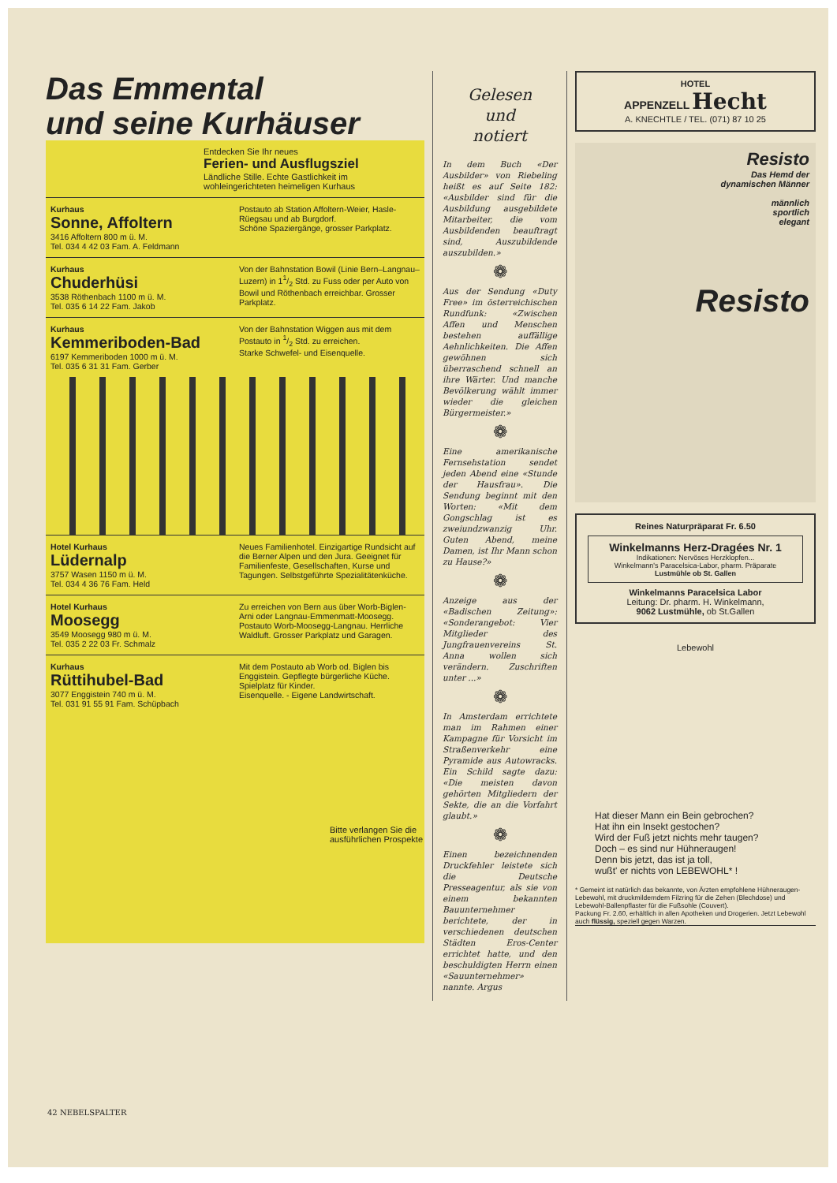Das Emmental
und seine Kurhäuser
Entdecken Sie Ihr neues
Ferien- und Ausflugsziel
Ländliche Stille. Echte Gastlichkeit im wohleingerichteten heimeligen Kurhaus
Kurhaus
Sonne, Affoltern
3416 Affoltern 800 m ü. M.
Tel. 034 4 42 03 Fam. A. Feldmann
Postauto ab Station Affoltern-Weier, Hasle-Rüegsau und ab Burgdorf.
Schöne Spaziergänge, grosser Parkplatz.
Kurhaus
Chuderhüsi
3538 Röthenbach 1100 m ü. M.
Tel. 035 6 14 22 Fam. Jakob
Von der Bahnstation Bowil (Linie Bern–Langnau–Luzern) in 11/2 Std. zu Fuss oder per Auto von Bowil und Röthenbach erreichbar. Grosser Parkplatz.
Kurhaus
Kemmeriboden-Bad
6197 Kemmeriboden 1000 m ü. M.
Tel. 035 6 31 31 Fam. Gerber
Von der Bahnstation Wiggen aus mit dem Postauto in 1/2 Std. zu erreichen.
Starke Schwefel- und Eisenquelle.
Hotel Kurhaus
Lüdernalp
3757 Wasen 1150 m ü. M.
Tel. 034 4 36 76 Fam. Held
Neues Familienhotel. Einzigartige Rundsicht auf die Berner Alpen und den Jura. Geeignet für Familienfeste, Gesellschaften, Kurse und Tagungen. Selbstgeführte Spezialitätenküche.
Hotel Kurhaus
Moosegg
3549 Moosegg 980 m ü. M.
Tel. 035 2 22 03 Fr. Schmalz
Zu erreichen von Bern aus über Worb-Biglen-Arni oder Langnau-Emmenmatt-Moosegg. Postauto Worb-Moosegg-Langnau. Herrliche Waldluft. Grosser Parkplatz und Garagen.
Kurhaus
Rüttihubel-Bad
3077 Enggistein 740 m ü. M.
Tel. 031 91 55 91 Fam. Schüpbach
Mit dem Postauto ab Worb od. Biglen bis Enggistein. Gepflegte bürgerliche Küche. Spielplatz für Kinder.
Eisenquelle. - Eigene Landwirtschaft.
Bitte verlangen Sie die ausführlichen Prospekte
Gelesen
und
notiert
In dem Buch «Der Ausbilder» von Riebeling heißt es auf Seite 182: «Ausbilder sind für die Ausbildung ausgebildete Mitarbeiter, die vom Ausbildenden beauftragt sind, Auszubildende auszubilden.»
❁
Aus der Sendung «Duty Free» im österreichischen Rundfunk: «Zwischen Affen und Menschen bestehen auffällige Aehnlichkeiten. Die Affen gewöhnen sich überraschend schnell an ihre Wärter. Und manche Bevölkerung wählt immer wieder die gleichen Bürgermeister.»
❁
Eine amerikanische Fernsehstation sendet jeden Abend eine «Stunde der Hausfrau». Die Sendung beginnt mit den Worten: «Mit dem Gongschlag ist es zweiundzwanzig Uhr. Guten Abend, meine Damen, ist Ihr Mann schon zu Hause?»
❁
Anzeige aus der «Badischen Zeitung»: «Sonderangebot: Vier Mitglieder des Jungfrauenvereins St. Anna wollen sich verändern. Zuschriften unter ...»
❁
In Amsterdam errichtete man im Rahmen einer Kampagne für Vorsicht im Straßenverkehr eine Pyramide aus Autowracks. Ein Schild sagte dazu: «Die meisten davon gehörten Mitgliedern der Sekte, die an die Vorfahrt glaubt.»
❁
Einen bezeichnenden Druckfehler leistete sich die Deutsche Presseagentur, als sie von einem bekannten Bauunternehmer berichtete, der in verschiedenen deutschen Städten Eros-Center errichtet hatte, und den beschuldigten Herrn einen «Sauunternehmer» nannte. Argus
HOTEL
APPENZELL Hecht
A. KNECHTLE / TEL. (071) 87 10 25
Resisto
Das Hemd der
dynamischen Männer
männlich
sportlich
elegant
Resisto
Reines Naturpräparat Fr. 6.50
Winkelmanns Herz-Dragées Nr. 1
Indikationen: Nervöses Herzklopfen...
Winkelmann's Paracelsica-Labor, pharm. Präparate
Lustmühle ob St. Gallen
Winkelmanns Paracelsica Labor
Leitung: Dr. pharm. H. Winkelmann,
9062 Lustmühle, ob St.Gallen
Lebewohl
Hat dieser Mann ein Bein gebrochen?
Hat ihn ein Insekt gestochen?
Wird der Fuß jetzt nichts mehr taugen?
Doch – es sind nur Hühneraugen!
Denn bis jetzt, das ist ja toll,
wußt' er nichts von LEBEWOHL* !
* Gemeint ist natürlich das bekannte, von Ärzten empfohlene Hühneraugen-Lebewohl, mit druckmilderndem Filzring für die Zehen (Blechdose) und Lebewohl-Ballenpflaster für die Fußsohle (Couvert).
Packung Fr. 2.60, erhältlich in allen Apotheken und Drogerien. Jetzt Lebewohl auch flüssig, speziell gegen Warzen.
42 NEBELSPALTER